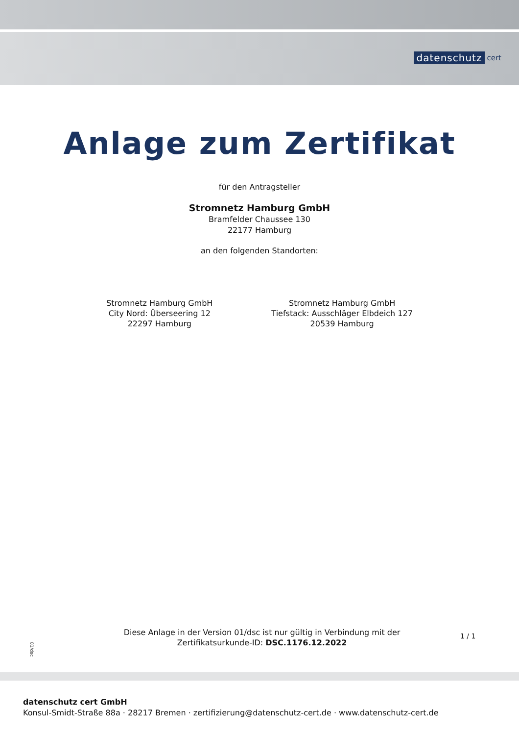datenschutz cert
Anlage zum Zertifikat
für den Antragsteller
Stromnetz Hamburg GmbH
Bramfelder Chaussee 130
22177 Hamburg
an den folgenden Standorten:
Stromnetz Hamburg GmbH
City Nord: Überseering 12
22297 Hamburg
Stromnetz Hamburg GmbH
Tiefstack: Ausschläger Elbdeich 127
20539 Hamburg
Diese Anlage in der Version 01/dsc ist nur gültig in Verbindung mit der
Zertifikatsurkunde-ID: DSC.1176.12.2022
1 / 1
01/dsc
datenschutz cert GmbH
Konsul-Smidt-Straße 88a · 28217 Bremen · zertifizierung@datenschutz-cert.de · www.datenschutz-cert.de